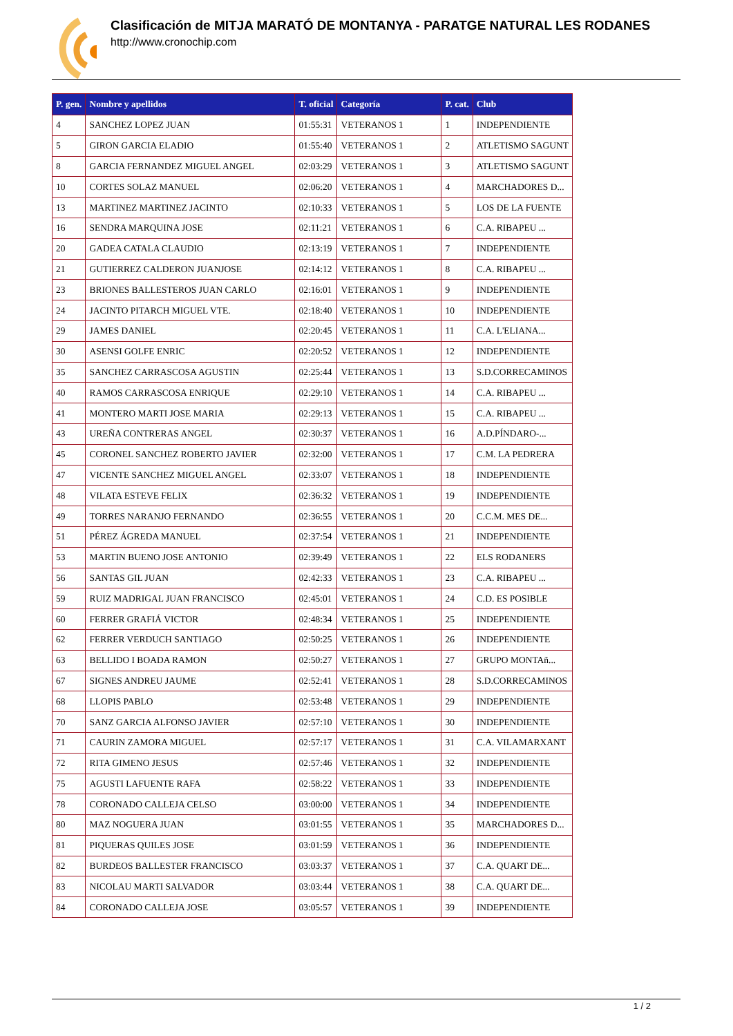Clasificación de MITJA MARATÓ DE MONTANYA - PARATGE NATURAL LES RODANES
http://www.cronochip.com
| P. gen. | Nombre y apellidos | T. oficial | Categoría | P. cat. | Club |
| --- | --- | --- | --- | --- | --- |
| 4 | SANCHEZ LOPEZ JUAN | 01:55:31 | VETERANOS 1 | 1 | INDEPENDIENTE |
| 5 | GIRON GARCIA ELADIO | 01:55:40 | VETERANOS 1 | 2 | ATLETISMO SAGUNT |
| 8 | GARCIA FERNANDEZ MIGUEL ANGEL | 02:03:29 | VETERANOS 1 | 3 | ATLETISMO SAGUNT |
| 10 | CORTES SOLAZ MANUEL | 02:06:20 | VETERANOS 1 | 4 | MARCHADORES D... |
| 13 | MARTINEZ MARTINEZ JACINTO | 02:10:33 | VETERANOS 1 | 5 | LOS DE LA FUENTE |
| 16 | SENDRA MARQUINA JOSE | 02:11:21 | VETERANOS 1 | 6 | C.A. RIBAPEU ... |
| 20 | GADEA CATALA CLAUDIO | 02:13:19 | VETERANOS 1 | 7 | INDEPENDIENTE |
| 21 | GUTIERREZ CALDERON JUANJOSE | 02:14:12 | VETERANOS 1 | 8 | C.A. RIBAPEU ... |
| 23 | BRIONES BALLESTEROS JUAN CARLO | 02:16:01 | VETERANOS 1 | 9 | INDEPENDIENTE |
| 24 | JACINTO PITARCH MIGUEL VTE. | 02:18:40 | VETERANOS 1 | 10 | INDEPENDIENTE |
| 29 | JAMES DANIEL | 02:20:45 | VETERANOS 1 | 11 | C.A. L'ELIANA... |
| 30 | ASENSI GOLFE ENRIC | 02:20:52 | VETERANOS 1 | 12 | INDEPENDIENTE |
| 35 | SANCHEZ CARRASCOSA AGUSTIN | 02:25:44 | VETERANOS 1 | 13 | S.D.CORRECAMINOS |
| 40 | RAMOS CARRASCOSA ENRIQUE | 02:29:10 | VETERANOS 1 | 14 | C.A. RIBAPEU ... |
| 41 | MONTERO MARTI JOSE MARIA | 02:29:13 | VETERANOS 1 | 15 | C.A. RIBAPEU ... |
| 43 | UREÑA CONTRERAS ANGEL | 02:30:37 | VETERANOS 1 | 16 | A.D.PÍNDARO-... |
| 45 | CORONEL SANCHEZ ROBERTO JAVIER | 02:32:00 | VETERANOS 1 | 17 | C.M. LA PEDRERA |
| 47 | VICENTE SANCHEZ MIGUEL ANGEL | 02:33:07 | VETERANOS 1 | 18 | INDEPENDIENTE |
| 48 | VILATA ESTEVE FELIX | 02:36:32 | VETERANOS 1 | 19 | INDEPENDIENTE |
| 49 | TORRES NARANJO FERNANDO | 02:36:55 | VETERANOS 1 | 20 | C.C.M. MES DE... |
| 51 | PÉREZ ÁGREDA MANUEL | 02:37:54 | VETERANOS 1 | 21 | INDEPENDIENTE |
| 53 | MARTIN BUENO JOSE ANTONIO | 02:39:49 | VETERANOS 1 | 22 | ELS RODANERS |
| 56 | SANTAS GIL JUAN | 02:42:33 | VETERANOS 1 | 23 | C.A. RIBAPEU ... |
| 59 | RUIZ MADRIGAL JUAN FRANCISCO | 02:45:01 | VETERANOS 1 | 24 | C.D. ES POSIBLE |
| 60 | FERRER GRAFIÁ VICTOR | 02:48:34 | VETERANOS 1 | 25 | INDEPENDIENTE |
| 62 | FERRER VERDUCH SANTIAGO | 02:50:25 | VETERANOS 1 | 26 | INDEPENDIENTE |
| 63 | BELLIDO I BOADA RAMON | 02:50:27 | VETERANOS 1 | 27 | GRUPO MONTAñ... |
| 67 | SIGNES ANDREU JAUME | 02:52:41 | VETERANOS 1 | 28 | S.D.CORRECAMINOS |
| 68 | LLOPIS PABLO | 02:53:48 | VETERANOS 1 | 29 | INDEPENDIENTE |
| 70 | SANZ GARCIA ALFONSO JAVIER | 02:57:10 | VETERANOS 1 | 30 | INDEPENDIENTE |
| 71 | CAURIN ZAMORA MIGUEL | 02:57:17 | VETERANOS 1 | 31 | C.A. VILAMARXANT |
| 72 | RITA GIMENO JESUS | 02:57:46 | VETERANOS 1 | 32 | INDEPENDIENTE |
| 75 | AGUSTI LAFUENTE RAFA | 02:58:22 | VETERANOS 1 | 33 | INDEPENDIENTE |
| 78 | CORONADO CALLEJA CELSO | 03:00:00 | VETERANOS 1 | 34 | INDEPENDIENTE |
| 80 | MAZ NOGUERA JUAN | 03:01:55 | VETERANOS 1 | 35 | MARCHADORES D... |
| 81 | PIQUERAS QUILES JOSE | 03:01:59 | VETERANOS 1 | 36 | INDEPENDIENTE |
| 82 | BURDEOS BALLESTER FRANCISCO | 03:03:37 | VETERANOS 1 | 37 | C.A. QUART DE... |
| 83 | NICOLAU MARTI SALVADOR | 03:03:44 | VETERANOS 1 | 38 | C.A. QUART DE... |
| 84 | CORONADO CALLEJA JOSE | 03:05:57 | VETERANOS 1 | 39 | INDEPENDIENTE |
1 / 2